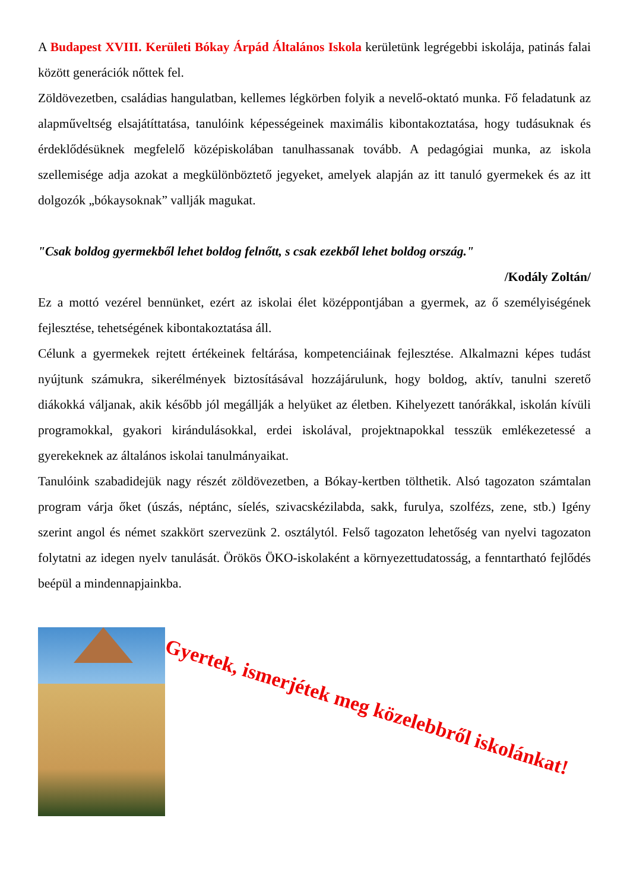A Budapest XVIII. Kerületi Bókay Árpád Általános Iskola kerületünk legrégebbi iskolája, patinás falai között generációk nőttek fel.
Zöldövezetben, családias hangulatban, kellemes légkörben folyik a nevelő-oktató munka. Fő feladatunk az alapműveltség elsajátíttatása, tanulóink képességeinek maximális kibontakoztatása, hogy tudásuknak és érdeklődésüknek megfelelő középiskolában tanulhassanak tovább. A pedagógiai munka, az iskola szellemisége adja azokat a megkülönböztető jegyeket, amelyek alapján az itt tanuló gyermekek és az itt dolgozók „bókaysoknak” vallják magukat.
"Csak boldog gyermekből lehet boldog felnőtt, s csak ezekből lehet boldog ország."
/Kodály Zoltán/
Ez a mottó vezérel bennünket, ezért az iskolai élet középpontjában a gyermek, az ő személyiségének fejlesztése, tehetségének kibontakoztatása áll.
Célunk a gyermekek rejtett értékeinek feltárása, kompetenciáinak fejlesztése. Alkalmazni képes tudást nyújtunk számukra, sikerélmények biztosításával hozzájárulunk, hogy boldog, aktív, tanulni szerető diákokká váljanak, akik később jól megállják a helyüket az életben. Kihelyezett tanórákkal, iskolán kívüli programokkal, gyakori kirándulásokkal, erdei iskolával, projektnapokkal tesszük emlékezetessé a gyerekeknek az általános iskolai tanulmányaikat.
Tanulóink szabadidejük nagy részét zöldövezetben, a Bókay-kertben tölthetik. Alsó tagozaton számtalan program várja őket (úszás, néptánc, síelés, szivacskézilabda, sakk, furulya, szolfézs, zene, stb.) Igény szerint angol és német szakkört szervezünk 2. osztálytól. Felső tagozaton lehetőség van nyelvi tagozaton folytatni az idegen nyelv tanulását. Örökös ÖKO-iskolaként a környezettudatosság, a fenntartható fejlődés beépül a mindennapjainkba.
Gyertek, ismerjétek meg közelebbről iskolánkat!